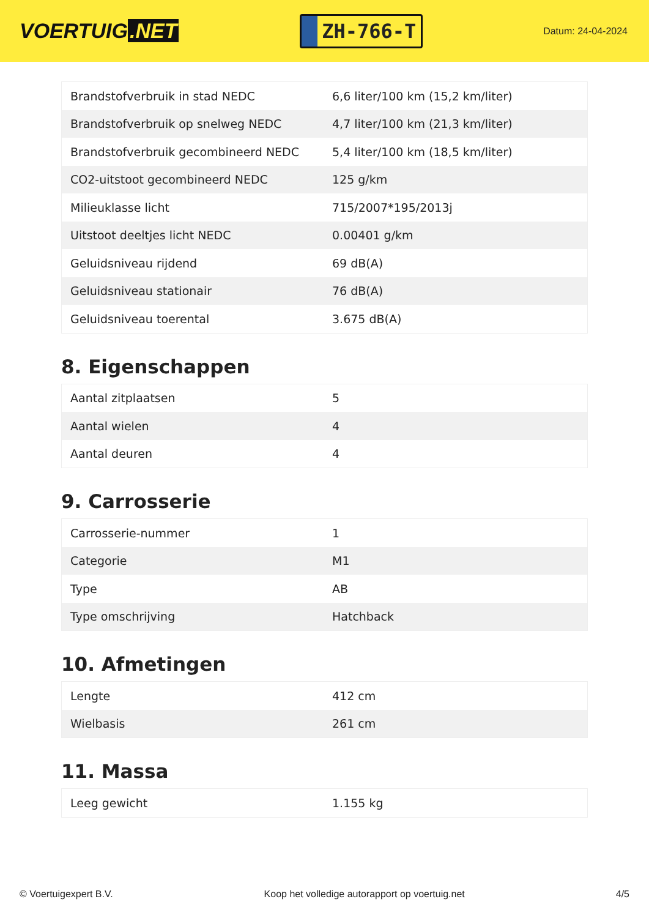VOERTUIG.NET
ZH-766-T
Datum: 24-04-2024
| Brandstofverbruik in stad NEDC | 6,6 liter/100 km (15,2 km/liter) |
| Brandstofverbruik op snelweg NEDC | 4,7 liter/100 km (21,3 km/liter) |
| Brandstofverbruik gecombineerd NEDC | 5,4 liter/100 km (18,5 km/liter) |
| CO2-uitstoot gecombineerd NEDC | 125 g/km |
| Milieuklasse licht | 715/2007*195/2013j |
| Uitstoot deeltjes licht NEDC | 0.00401 g/km |
| Geluidsniveau rijdend | 69 dB(A) |
| Geluidsniveau stationair | 76 dB(A) |
| Geluidsniveau toerental | 3.675 dB(A) |
8. Eigenschappen
| Aantal zitplaatsen | 5 |
| Aantal wielen | 4 |
| Aantal deuren | 4 |
9. Carrosserie
| Carrosserie-nummer | 1 |
| Categorie | M1 |
| Type | AB |
| Type omschrijving | Hatchback |
10. Afmetingen
| Lengte | 412 cm |
| Wielbasis | 261 cm |
11. Massa
| Leeg gewicht | 1.155 kg |
© Voertuigexpert B.V. Koop het volledige autorapport op voertuig.net 4/5